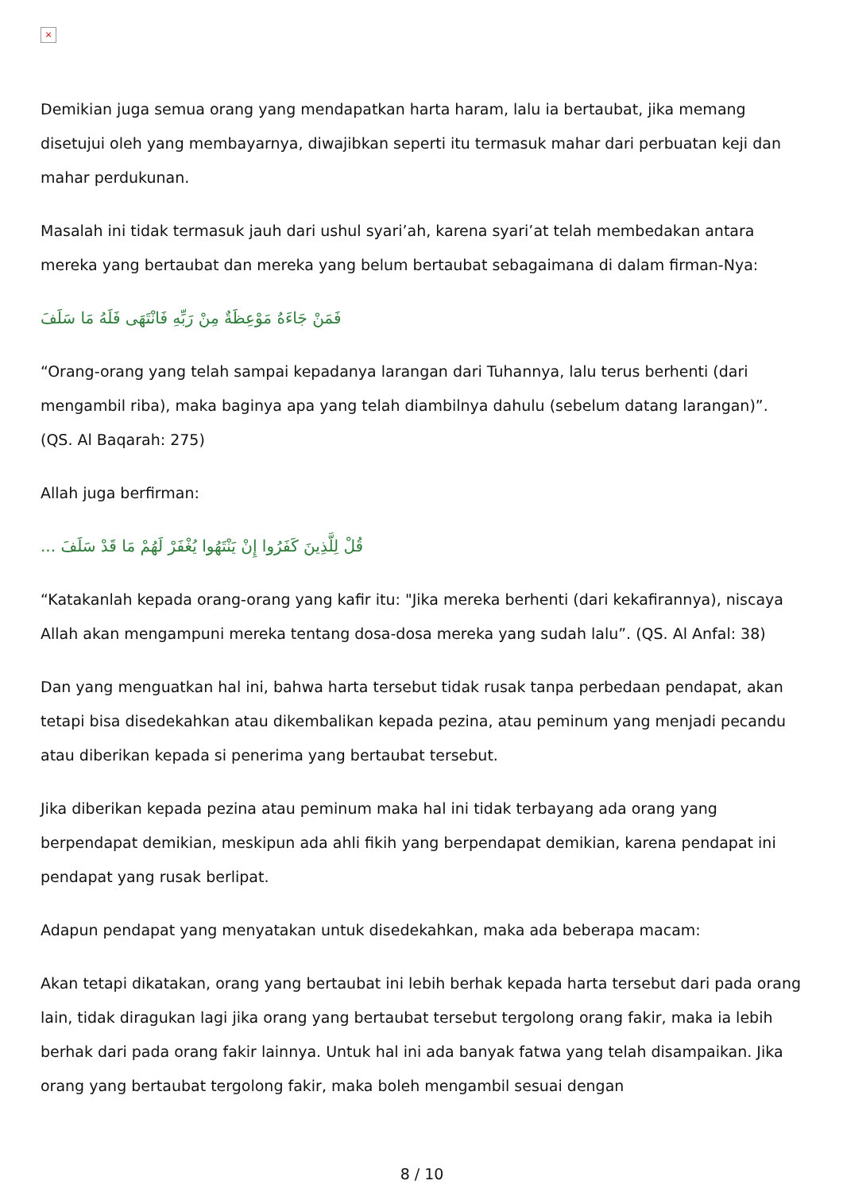×
Demikian juga semua orang yang mendapatkan harta haram, lalu ia bertaubat, jika memang disetujui oleh yang membayarnya, diwajibkan seperti itu termasuk mahar dari perbuatan keji dan mahar perdukunan.
Masalah ini tidak termasuk jauh dari ushul syari’ah, karena syari’at telah membedakan antara mereka yang bertaubat dan mereka yang belum bertaubat sebagaimana di dalam firman-Nya:
فَمَنْ جَاءَهُ مَوْعِظَةٌ مِنْ رَبِّهِ فَانْتَهَى فَلَهُ مَا سَلَفَ
“Orang-orang yang telah sampai kepadanya larangan dari Tuhannya, lalu terus berhenti (dari mengambil riba), maka baginya apa yang telah diambilnya dahulu (sebelum datang larangan)”. (QS. Al Baqarah: 275)
Allah juga berfirman:
قُلْ لِلَّذِينَ كَفَرُوا إِنْ يَنْتَهُوا يُغْفَرْ لَهُمْ مَا قَدْ سَلَفَ ...
“Katakanlah kepada orang-orang yang kafir itu: "Jika mereka berhenti (dari kekafirannya), niscaya Allah akan mengampuni mereka tentang dosa-dosa mereka yang sudah lalu”. (QS. Al Anfal: 38)
Dan yang menguatkan hal ini, bahwa harta tersebut tidak rusak tanpa perbedaan pendapat, akan tetapi bisa disedekahkan atau dikembalikan kepada pezina, atau peminum yang menjadi pecandu atau diberikan kepada si penerima yang bertaubat tersebut.
Jika diberikan kepada pezina atau peminum maka hal ini tidak terbayang ada orang yang berpendapat demikian, meskipun ada ahli fikih yang berpendapat demikian, karena pendapat ini pendapat yang rusak berlipat.
Adapun pendapat yang menyatakan untuk disedekahkan, maka ada beberapa macam:
Akan tetapi dikatakan, orang yang bertaubat ini lebih berhak kepada harta tersebut dari pada orang lain, tidak diragukan lagi jika orang yang bertaubat tersebut tergolong orang fakir, maka ia lebih berhak dari pada orang fakir lainnya. Untuk hal ini ada banyak fatwa yang telah disampaikan. Jika orang yang bertaubat tergolong fakir, maka boleh mengambil sesuai dengan
8 / 10